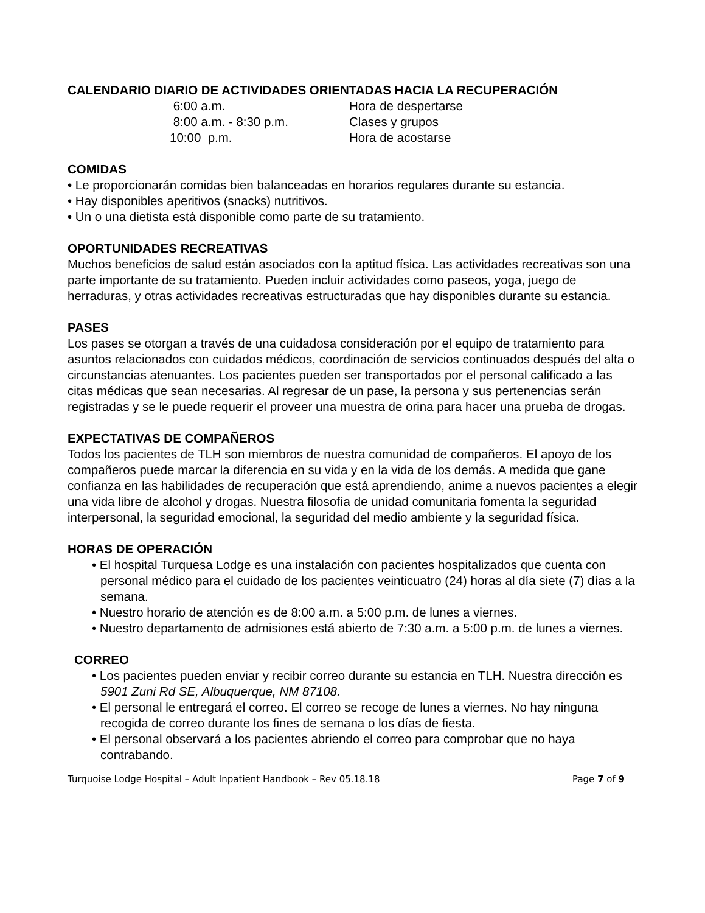CALENDARIO DIARIO DE ACTIVIDADES ORIENTADAS HACIA LA RECUPERACIÓN
| 6:00 a.m. | Hora de despertarse |
| 8:00 a.m. - 8:30 p.m. | Clases y grupos |
| 10:00 p.m. | Hora de acostarse |
COMIDAS
• Le proporcionarán comidas bien balanceadas en horarios regulares durante su estancia.
• Hay disponibles aperitivos (snacks) nutritivos.
• Un o una dietista está disponible como parte de su tratamiento.
OPORTUNIDADES RECREATIVAS
Muchos beneficios de salud están asociados con la aptitud física. Las actividades recreativas son una parte importante de su tratamiento. Pueden incluir actividades como paseos, yoga, juego de herraduras, y otras actividades recreativas estructuradas que hay disponibles durante su estancia.
PASES
Los pases se otorgan a través de una cuidadosa consideración por el equipo de tratamiento para asuntos relacionados con cuidados médicos, coordinación de servicios continuados después del alta o circunstancias atenuantes. Los pacientes pueden ser transportados por el personal calificado a las citas médicas que sean necesarias. Al regresar de un pase, la persona y sus pertenencias serán registradas y se le puede requerir el proveer una muestra de orina para hacer una prueba de drogas.
EXPECTATIVAS DE COMPAÑEROS
Todos los pacientes de TLH son miembros de nuestra comunidad de compañeros. El apoyo de los compañeros puede marcar la diferencia en su vida y en la vida de los demás. A medida que gane confianza en las habilidades de recuperación que está aprendiendo, anime a nuevos pacientes a elegir una vida libre de alcohol y drogas. Nuestra filosofía de unidad comunitaria fomenta la seguridad interpersonal, la seguridad emocional, la seguridad del medio ambiente y la seguridad física.
HORAS DE OPERACIÓN
• El hospital Turquesa Lodge es una instalación con pacientes hospitalizados que cuenta con personal médico para el cuidado de los pacientes veinticuatro (24) horas al día siete (7) días a la semana.
• Nuestro horario de atención es de 8:00 a.m. a 5:00 p.m. de lunes a viernes.
• Nuestro departamento de admisiones está abierto de 7:30 a.m. a 5:00 p.m. de lunes a viernes.
CORREO
• Los pacientes pueden enviar y recibir correo durante su estancia en TLH. Nuestra dirección es 5901 Zuni Rd SE, Albuquerque, NM 87108.
• El personal le entregará el correo. El correo se recoge de lunes a viernes. No hay ninguna recogida de correo durante los fines de semana o los días de fiesta.
• El personal observará a los pacientes abriendo el correo para comprobar que no haya contrabando.
Turquoise Lodge Hospital – Adult Inpatient Handbook – Rev 05.18.18 Page 7 of 9